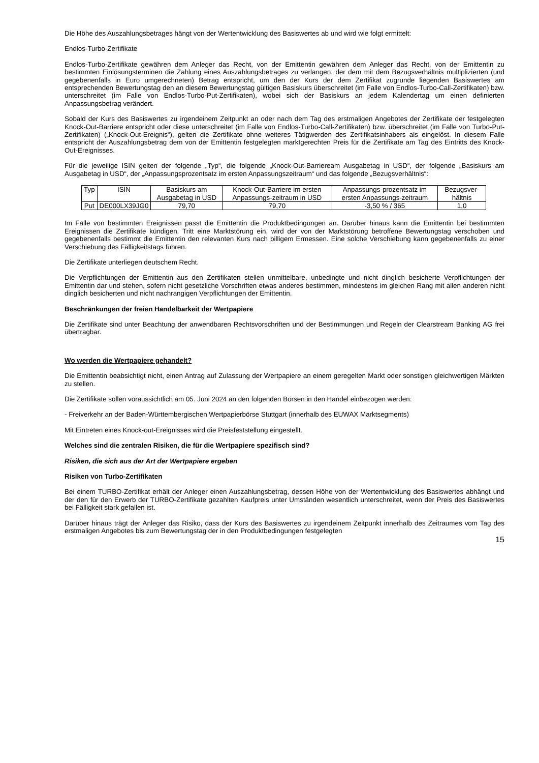Die Höhe des Auszahlungsbetrages hängt von der Wertentwicklung des Basiswertes ab und wird wie folgt ermittelt:
Endlos-Turbo-Zertifikate
Endlos-Turbo-Zertifikate gewähren dem Anleger das Recht, von der Emittentin gewähren dem Anleger das Recht, von der Emittentin zu bestimmten Einlösungsterminen die Zahlung eines Auszahlungsbetrages zu verlangen, der dem mit dem Bezugsverhältnis multiplizierten (und gegebenenfalls in Euro umgerechneten) Betrag entspricht, um den der Kurs der dem Zertifikat zugrunde liegenden Basiswertes am entsprechenden Bewertungstag den an diesem Bewertungstag gültigen Basiskurs überschreitet (im Falle von Endlos-Turbo-Call-Zertifikaten) bzw. unterschreitet (im Falle von Endlos-Turbo-Put-Zertifikaten), wobei sich der Basiskurs an jedem Kalendertag um einen definierten Anpassungsbetrag verändert.
Sobald der Kurs des Basiswertes zu irgendeinem Zeitpunkt an oder nach dem Tag des erstmaligen Angebotes der Zertifikate der festgelegten Knock-Out-Barriere entspricht oder diese unterschreitet (im Falle von Endlos-Turbo-Call-Zertifikaten) bzw. überschreitet (im Falle von Turbo-Put-Zertifikaten) („Knock-Out-Ereignis“), gelten die Zertifikate ohne weiteres Tätigwerden des Zertifikatsinhabers als eingelöst. In diesem Falle entspricht der Auszahlungsbetrag dem von der Emittentin festgelegten marktgerechten Preis für die Zertifikate am Tag des Eintritts des Knock-Out-Ereignisses.
Für die jeweilige ISIN gelten der folgende „Typ“, die folgende „Knock-Out-Barrieream Ausgabetag in USD“, der folgende „Basiskurs am Ausgabetag in USD“, der „Anpassungsprozentsatz im ersten Anpassungszeitraum“ und das folgende „Bezugsverhältnis“:
| Typ | ISIN | Basiskurs am Ausgabetag in USD | Knock-Out-Barriere im ersten Anpassungs-zeitraum in USD | Anpassungs-prozentsatz im ersten Anpassungs-zeitraum | Bezugsver-hältnis |
| --- | --- | --- | --- | --- | --- |
| Put | DE000LX39JG0 | 79,70 | 79,70 | -3,50 % / 365 | 1,0 |
Im Falle von bestimmten Ereignissen passt die Emittentin die Produktbedingungen an. Darüber hinaus kann die Emittentin bei bestimmten Ereignissen die Zertifikate kündigen. Tritt eine Marktstörung ein, wird der von der Marktstörung betroffene Bewertungstag verschoben und gegebenenfalls bestimmt die Emittentin den relevanten Kurs nach billigem Ermessen. Eine solche Verschiebung kann gegebenenfalls zu einer Verschiebung des Fälligkeitstags führen.
Die Zertifikate unterliegen deutschem Recht.
Die Verpflichtungen der Emittentin aus den Zertifikaten stellen unmittelbare, unbedingte und nicht dinglich besicherte Verpflichtungen der Emittentin dar und stehen, sofern nicht gesetzliche Vorschriften etwas anderes bestimmen, mindestens im gleichen Rang mit allen anderen nicht dinglich besicherten und nicht nachrangigen Verpflichtungen der Emittentin.
Beschränkungen der freien Handelbarkeit der Wertpapiere
Die Zertifikate sind unter Beachtung der anwendbaren Rechtsvorschriften und der Bestimmungen und Regeln der Clearstream Banking AG frei übertragbar.
Wo werden die Wertpapiere gehandelt?
Die Emittentin beabsichtigt nicht, einen Antrag auf Zulassung der Wertpapiere an einem geregelten Markt oder sonstigen gleichwertigen Märkten zu stellen.
Die Zertifikate sollen voraussichtlich am 05. Juni 2024 an den folgenden Börsen in den Handel einbezogen werden:
- Freiverkehr an der Baden-Württembergischen Wertpapierbörse Stuttgart (innerhalb des EUWAX Marktsegments)
Mit Eintreten eines Knock-out-Ereignisses wird die Preisfeststellung eingestellt.
Welches sind die zentralen Risiken, die für die Wertpapiere spezifisch sind?
Risiken, die sich aus der Art der Wertpapiere ergeben
Risiken von Turbo-Zertifikaten
Bei einem TURBO-Zertifikat erhält der Anleger einen Auszahlungsbetrag, dessen Höhe von der Wertentwicklung des Basiswertes abhängt und der den für den Erwerb der TURBO-Zertifikate gezahlten Kaufpreis unter Umständen wesentlich unterschreitet, wenn der Preis des Basiswertes bei Fälligkeit stark gefallen ist.
Darüber hinaus trägt der Anleger das Risiko, dass der Kurs des Basiswertes zu irgendeinem Zeitpunkt innerhalb des Zeitraumes vom Tag des erstmaligen Angebotes bis zum Bewertungstag der in den Produktbedingungen festgelegten
15